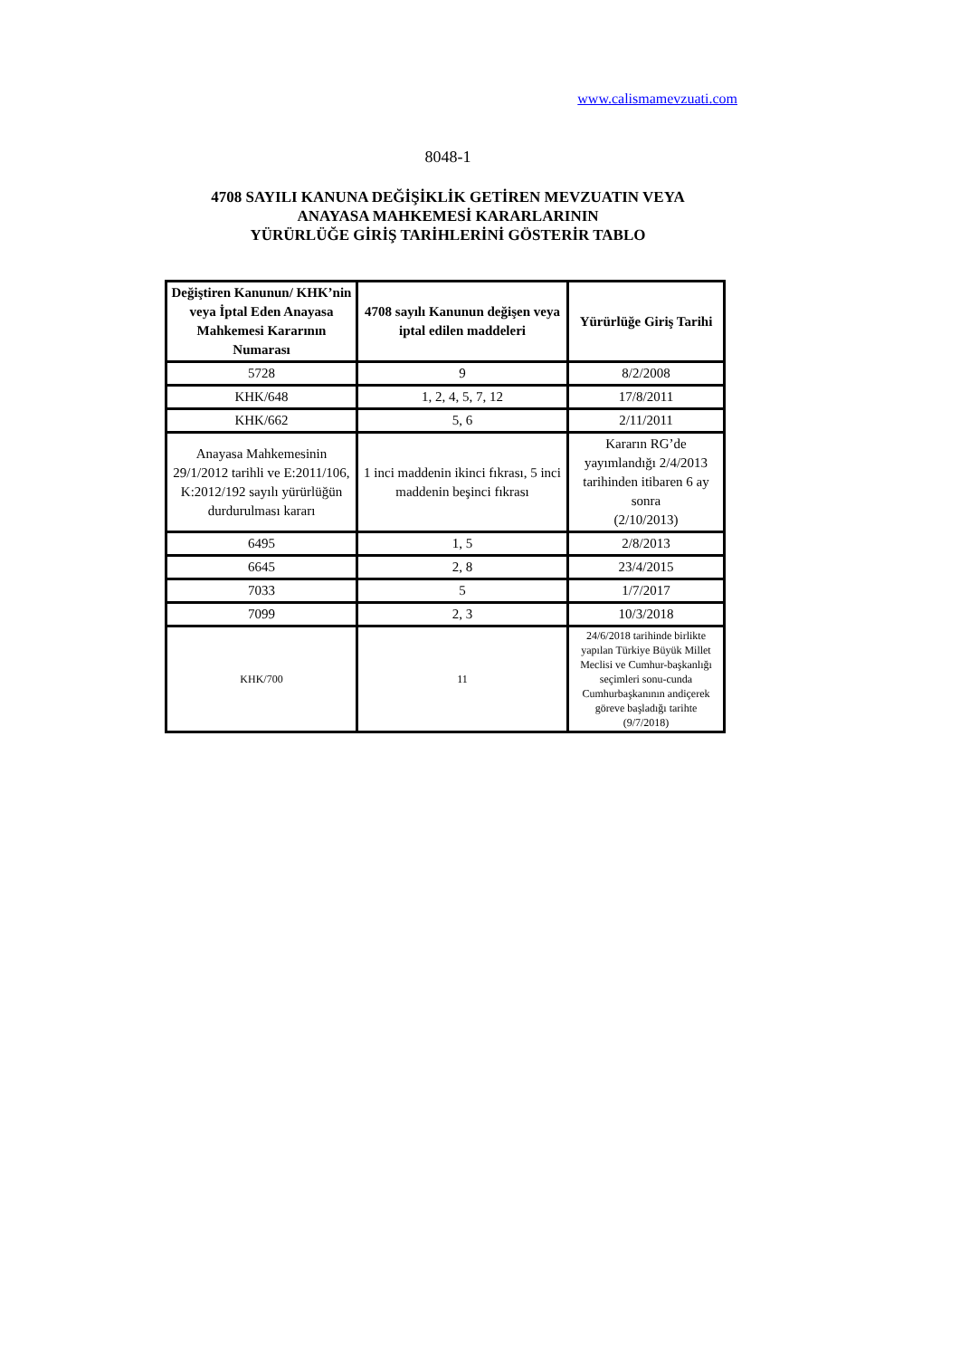www.calismamevzuati.com
8048-1
4708 SAYILI KANUNA DEĞİŞİKLİK GETİREN MEVZUATIN VEYA
ANAYASA MAHKEMESİ KARARLARININ
YÜRÜRLÜĞE GİRİŞ TARİHLERİNİ GÖSTERİR TABLO
| Değiştiren Kanunun/ KHK’nin veya İptal Eden Anayasa Mahkemesi Kararının Numarası | 4708 sayılı Kanunun değişen veya iptal edilen maddeleri | Yürürlüğe Giriş Tarihi |
| --- | --- | --- |
| 5728 | 9 | 8/2/2008 |
| KHK/648 | 1, 2, 4, 5, 7, 12 | 17/8/2011 |
| KHK/662 | 5, 6 | 2/11/2011 |
| Anayasa Mahkemesinin 29/1/2012 tarihli ve E:2011/106, K:2012/192 sayılı yürürlüğün durdurulması kararı | 1 inci maddenin ikinci fıkrası, 5 inci maddenin beşinci fıkrası | Kararın RG’de yayımlandığı 2/4/2013 tarihinden itibaren 6 ay sonra (2/10/2013) |
| 6495 | 1, 5 | 2/8/2013 |
| 6645 | 2, 8 | 23/4/2015 |
| 7033 | 5 | 1/7/2017 |
| 7099 | 2, 3 | 10/3/2018 |
| KHK/700 | 11 | 24/6/2018 tarihinde birlikte yapılan Türkiye Büyük Millet Meclisi ve Cumhur-başkanlığı seçimleri sonu-cunda Cumhurbaşkanının andiçerek göreve başladığı tarihte (9/7/2018) |